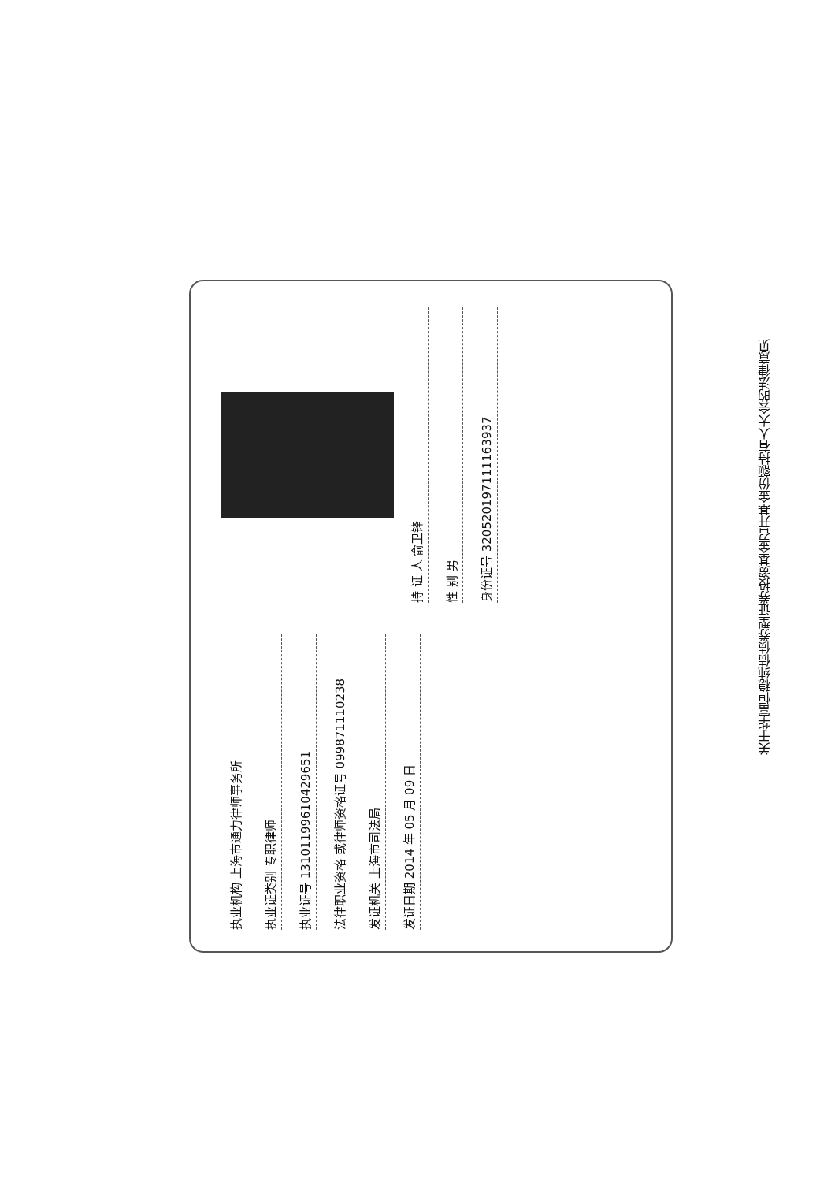执业机构 上海市通力律师事务所
执业证类别 专职律师
执业证号 13101199610429651
法律职业资格 或律师资格证号 099871110238
发证机关 上海市司法局
发证日期 2014 年 05 月 09 日
持 证 人 俞卫锋
性 别 男
身份证号 320520197111163937
关于华富恒稳纯债债券型证券投资基金召开基金份额持有人大会的法律意见